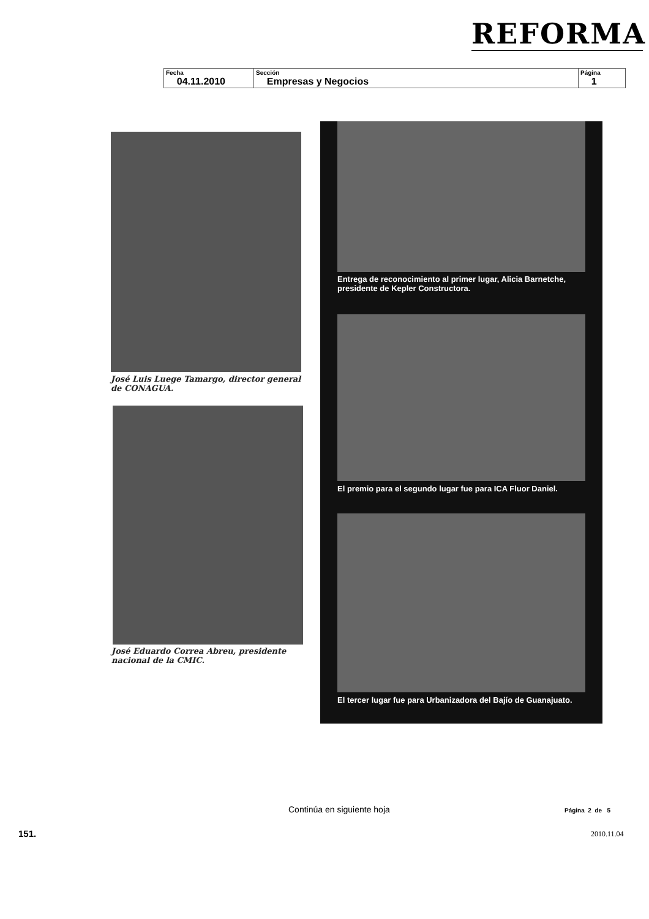REFORMA
| Fecha 04.11.2010 | Sección Empresas y Negocios | Página 1 |
José Luis Luege Tamargo, director general de CONAGUA.
José Eduardo Correa Abreu, presidente nacional de la CMIC.
Entrega de reconocimiento al primer lugar, Alicia Barnetche, presidente de Kepler Constructora.
El premio para el segundo lugar fue para ICA Fluor Daniel.
El tercer lugar fue para Urbanizadora del Bajío de Guanajuato.
Continúa en siguiente hoja Página 2 de 5
151. 2010.11.04